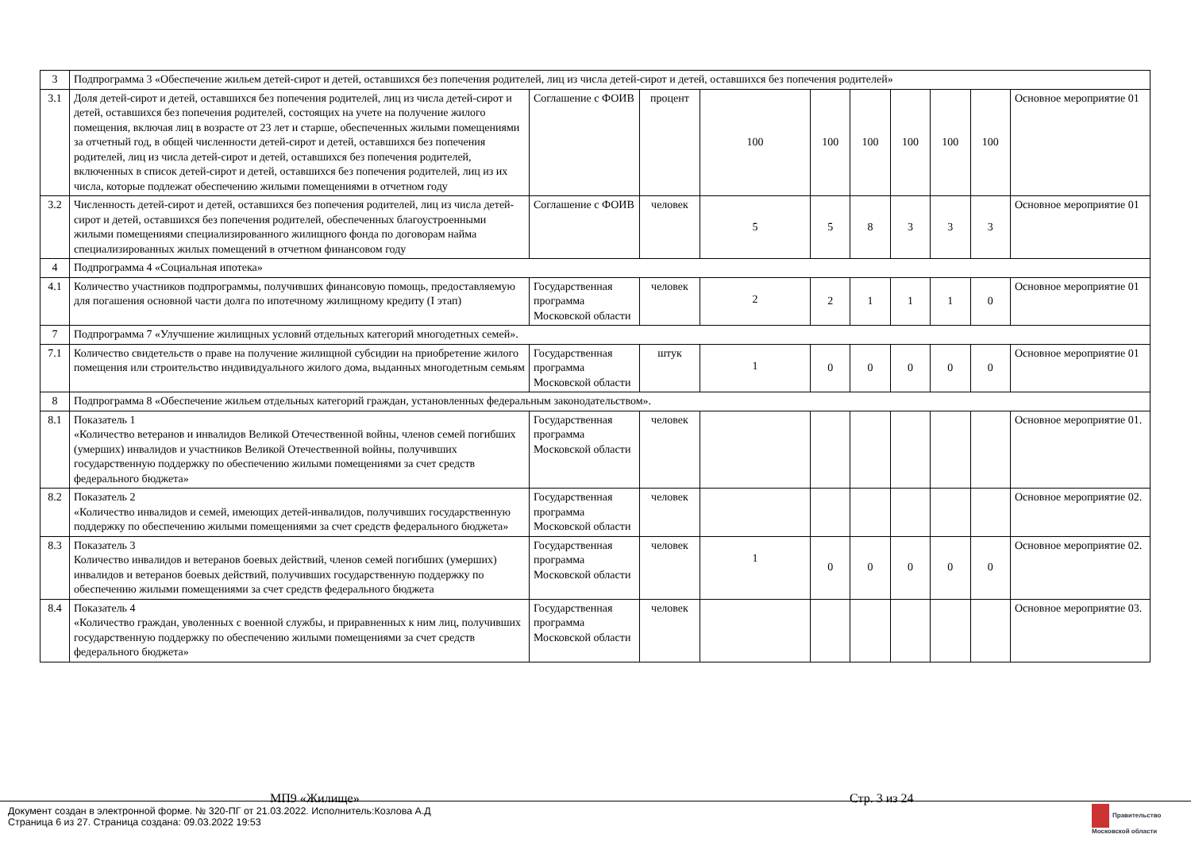| 3 | Подпрограмма 3 «Обеспечение жильем детей-сирот и детей, оставшихся без попечения родителей, лиц из числа детей-сирот и детей, оставшихся без попечения родителей» | | | | | | | | | |
| 3.1 | Доля детей-сирот и детей, оставшихся без попечения родителей, лиц из числа детей-сирот и детей, оставшихся без попечения родителей, состоящих на учете на получение жилого помещения, включая лиц в возрасте от 23 лет и старше, обеспеченных жилыми помещениями за отчетный год, в общей численности детей-сирот и детей, оставшихся без попечения родителей, лиц из числа детей-сирот и детей, оставшихся без попечения родителей, включенных в список детей-сирот и детей, оставшихся без попечения родителей, лиц из их числа, которые подлежат обеспечению жилыми помещениями в отчетном году | Соглашение с ФОИВ | процент | 100 | 100 | 100 | 100 | 100 | 100 | Основное мероприятие 01 |
| 3.2 | Численность детей-сирот и детей, оставшихся без попечения родителей, лиц из числа детей-сирот и детей, оставшихся без попечения родителей, обеспеченных благоустроенными жилыми помещениями специализированного жилищного фонда по договорам найма специализированных жилых помещений в отчетном финансовом году | Соглашение с ФОИВ | человек | 5 | 5 | 8 | 3 | 3 | 3 | Основное мероприятие 01 |
| 4 | Подпрограмма 4 «Социальная ипотека» | | | | | | | | | |
| 4.1 | Количество участников подпрограммы, получивших финансовую помощь, предоставляемую для погашения основной части долга по ипотечному жилищному кредиту (I этап) | Государственная программа Московской области | человек | 2 | 2 | 1 | 1 | 1 | 0 | Основное мероприятие 01 |
| 7 | Подпрограмма 7 «Улучшение жилищных условий отдельных категорий многодетных семей». | | | | | | | | | |
| 7.1 | Количество свидетельств о праве на получение жилищной субсидии на приобретение жилого помещения или строительство индивидуального жилого дома, выданных многодетным семьям | Государственная программа Московской области | штук | 1 | 0 | 0 | 0 | 0 | 0 | Основное мероприятие 01 |
| 8 | Подпрограмма 8 «Обеспечение жильем отдельных категорий граждан, установленных федеральным законодательством». | | | | | | | | | |
| 8.1 | Показатель 1 «Количество ветеранов и инвалидов Великой Отечественной войны, членов семей погибших (умерших) инвалидов и участников Великой Отечественной войны, получивших государственную поддержку по обеспечению жилыми помещениями за счет средств федерального бюджета» | Государственная программа Московской области | человек | | | | | | | Основное мероприятие 01. |
| 8.2 | Показатель 2 «Количество инвалидов и семей, имеющих детей-инвалидов, получивших государственную поддержку по обеспечению жилыми помещениями за счет средств федерального бюджета» | Государственная программа Московской области | человек | | | | | | | Основное мероприятие 02. |
| 8.3 | Показатель 3 Количество инвалидов и ветеранов боевых действий, членов семей погибших (умерших) инвалидов и ветеранов боевых действий, получивших государственную поддержку по обеспечению жилыми помещениями за счет средств федерального бюджета | Государственная программа Московской области | человек | 1 | 0 | 0 | 0 | 0 | 0 | Основное мероприятие 02. |
| 8.4 | Показатель 4 «Количество граждан, уволенных с военной службы, и приравненных к ним лиц, получивших государственную поддержку по обеспечению жилыми помещениями за счет средств федерального бюджета» | Государственная программа Московской области | человек | | | | | | | Основное мероприятие 03. |
МП9 «Жилище» Стр. 3 из 24
Документ создан в электронной форме. № 320-ПГ от 21.03.2022. Исполнитель:Козлова А.Д
Страница 6 из 27. Страница создана: 09.03.2022 19:53
Правительство
Московской области